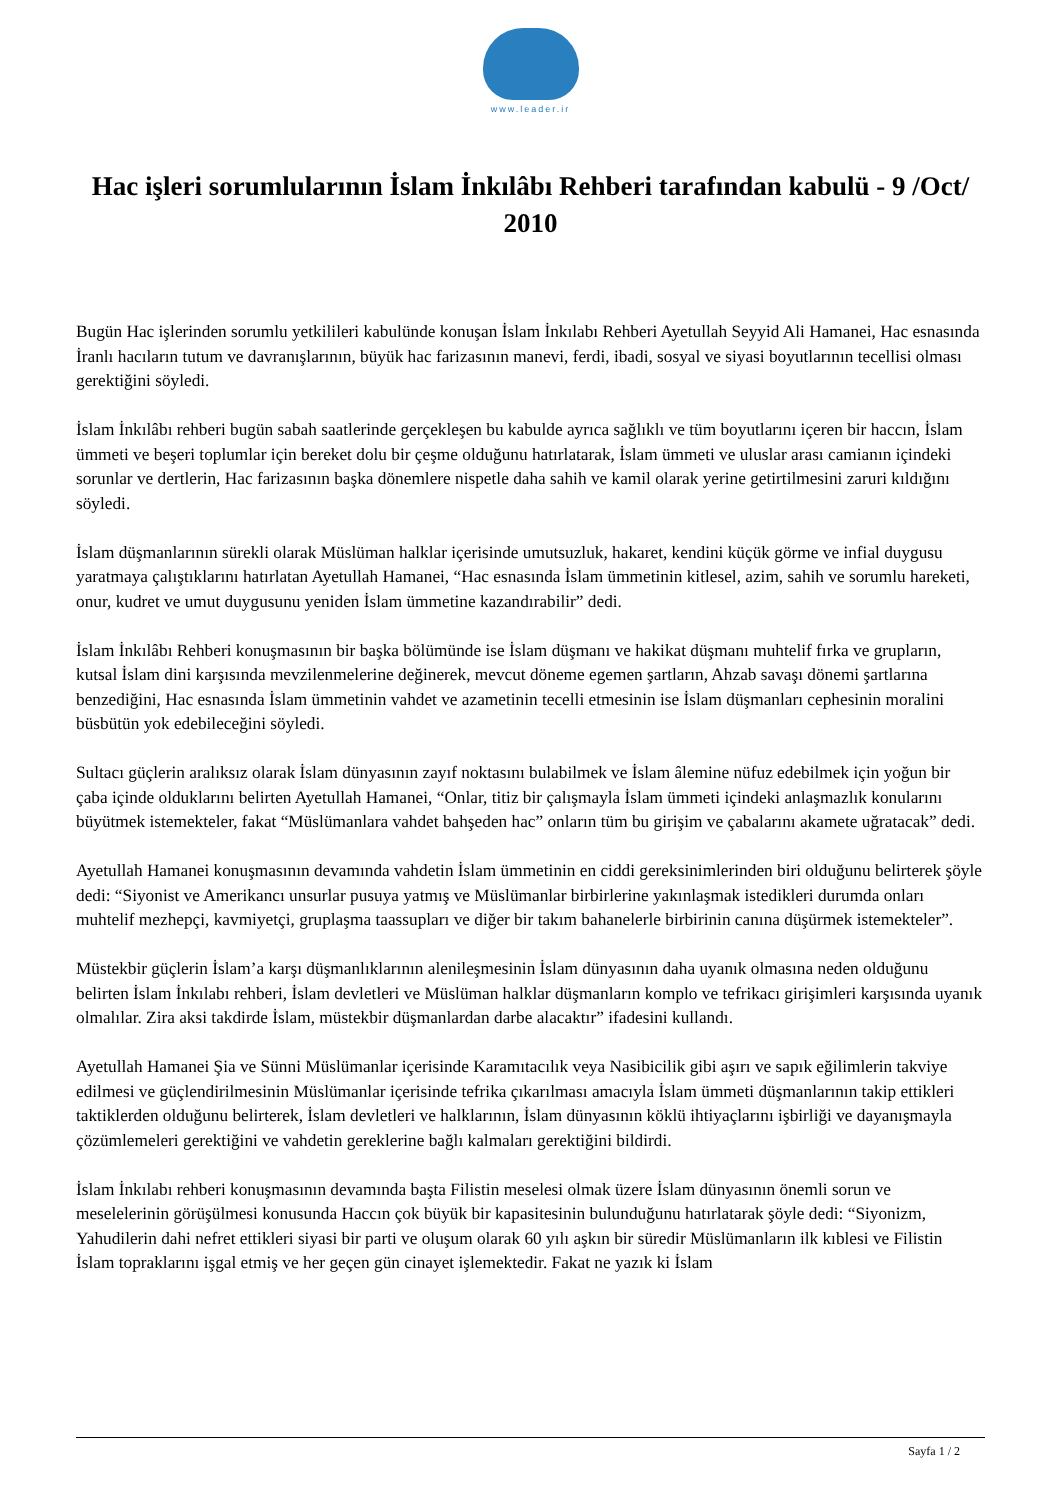www.leader.ir
Hac işleri sorumlularının İslam İnkılâbı Rehberi tarafından kabulü - 9 /Oct/ 2010
Bugün Hac işlerinden sorumlu yetkilileri kabulünde konuşan İslam İnkılabı Rehberi Ayetullah Seyyid Ali Hamanei, Hac esnasında İranlı hacıların tutum ve davranışlarının, büyük hac farizasının manevi, ferdi, ibadi, sosyal ve siyasi boyutlarının tecellisi olması gerektiğini söyledi.
İslam İnkılâbı rehberi bugün sabah saatlerinde gerçekleşen bu kabulde ayrıca sağlıklı ve tüm boyutlarını içeren bir haccın, İslam ümmeti ve beşeri toplumlar için bereket dolu bir çeşme olduğunu hatırlatarak, İslam ümmeti ve uluslar arası camianın içindeki sorunlar ve dertlerin, Hac farizasının başka dönemlere nispetle daha sahih ve kamil olarak yerine getirtilmesini zaruri kıldığını söyledi.
İslam düşmanlarının sürekli olarak Müslüman halklar içerisinde umutsuzluk, hakaret, kendini küçük görme ve infial duygusu yaratmaya çalıştıklarını hatırlatan Ayetullah Hamanei, “Hac esnasında İslam ümmetinin kitlesel, azim, sahih ve sorumlu hareketi, onur, kudret ve umut duygusunu yeniden İslam ümmetine kazandırabilir” dedi.
İslam İnkılâbı Rehberi konuşmasının bir başka bölümünde ise İslam düşmanı ve hakikat düşmanı muhtelif fırka ve grupların, kutsal İslam dini karşısında mevzilenmelerine değinerek, mevcut döneme egemen şartların, Ahzab savaşı dönemi şartlarına benzediğini, Hac esnasında İslam ümmetinin vahdet ve azametinin tecelli etmesinin ise İslam düşmanları cephesinin moralini büsbütün yok edebileceğini söyledi.
Sultacı güçlerin aralıksız olarak İslam dünyasının zayıf noktasını bulabilmek ve İslam âlemine nüfuz edebilmek için yoğun bir çaba içinde olduklarını belirten Ayetullah Hamanei, “Onlar, titiz bir çalışmayla İslam ümmeti içindeki anlaşmazlık konularını büyütmek istemekteler, fakat “Müslümanlara vahdet bahşeden hac” onların tüm bu girişim ve çabalarını akamete uğratacak” dedi.
Ayetullah Hamanei konuşmasının devamında vahdetin İslam ümmetinin en ciddi gereksinimlerinden biri olduğunu belirterek şöyle dedi: “Siyonist ve Amerikancı unsurlar pusuya yatmış ve Müslümanlar birbirlerine yakınlaşmak istedikleri durumda onları muhtelif mezhepçi, kavmiyetçi, gruplaşma taassupları ve diğer bir takım bahanelerle birbirinin canına düşürmek istemekteler”.
Müstekbir güçlerin İslam’a karşı düşmanlıklarının alenileşmesinin İslam dünyasının daha uyanık olmasına neden olduğunu belirten İslam İnkılabı rehberi, İslam devletleri ve Müslüman halklar düşmanların komplo ve tefrikacı girişimleri karşısında uyanık olmalılar. Zira aksi takdirde İslam, müstekbir düşmanlardan darbe alacaktır” ifadesini kullandı.
Ayetullah Hamanei Şia ve Sünni Müslümanlar içerisinde Karamıtacılık veya Nasibicilik gibi aşırı ve sapık eğilimlerin takviye edilmesi ve güçlendirilmesinin Müslümanlar içerisinde tefrika çıkarılması amacıyla İslam ümmeti düşmanlarının takip ettikleri taktiklerden olduğunu belirterek, İslam devletleri ve halklarının, İslam dünyasının köklü ihtiyaçlarını işbirliği ve dayanışmayla çözümlemeleri gerektiğini ve vahdetin gereklerine bağlı kalmaları gerektiğini bildirdi.
İslam İnkılabı rehberi konuşmasının devamında başta Filistin meselesi olmak üzere İslam dünyasının önemli sorun ve meselelerinin görüşülmesi konusunda Haccın çok büyük bir kapasitesinin bulunduğunu hatırlatarak şöyle dedi: “Siyonizm, Yahudilerin dahi nefret ettikleri siyasi bir parti ve oluşum olarak 60 yılı aşkın bir süredir Müslümanların ilk kıblesi ve Filistin İslam topraklarını işgal etmiş ve her geçen gün cinayet işlemektedir. Fakat ne yazık ki İslam
Sayfa 1 / 2